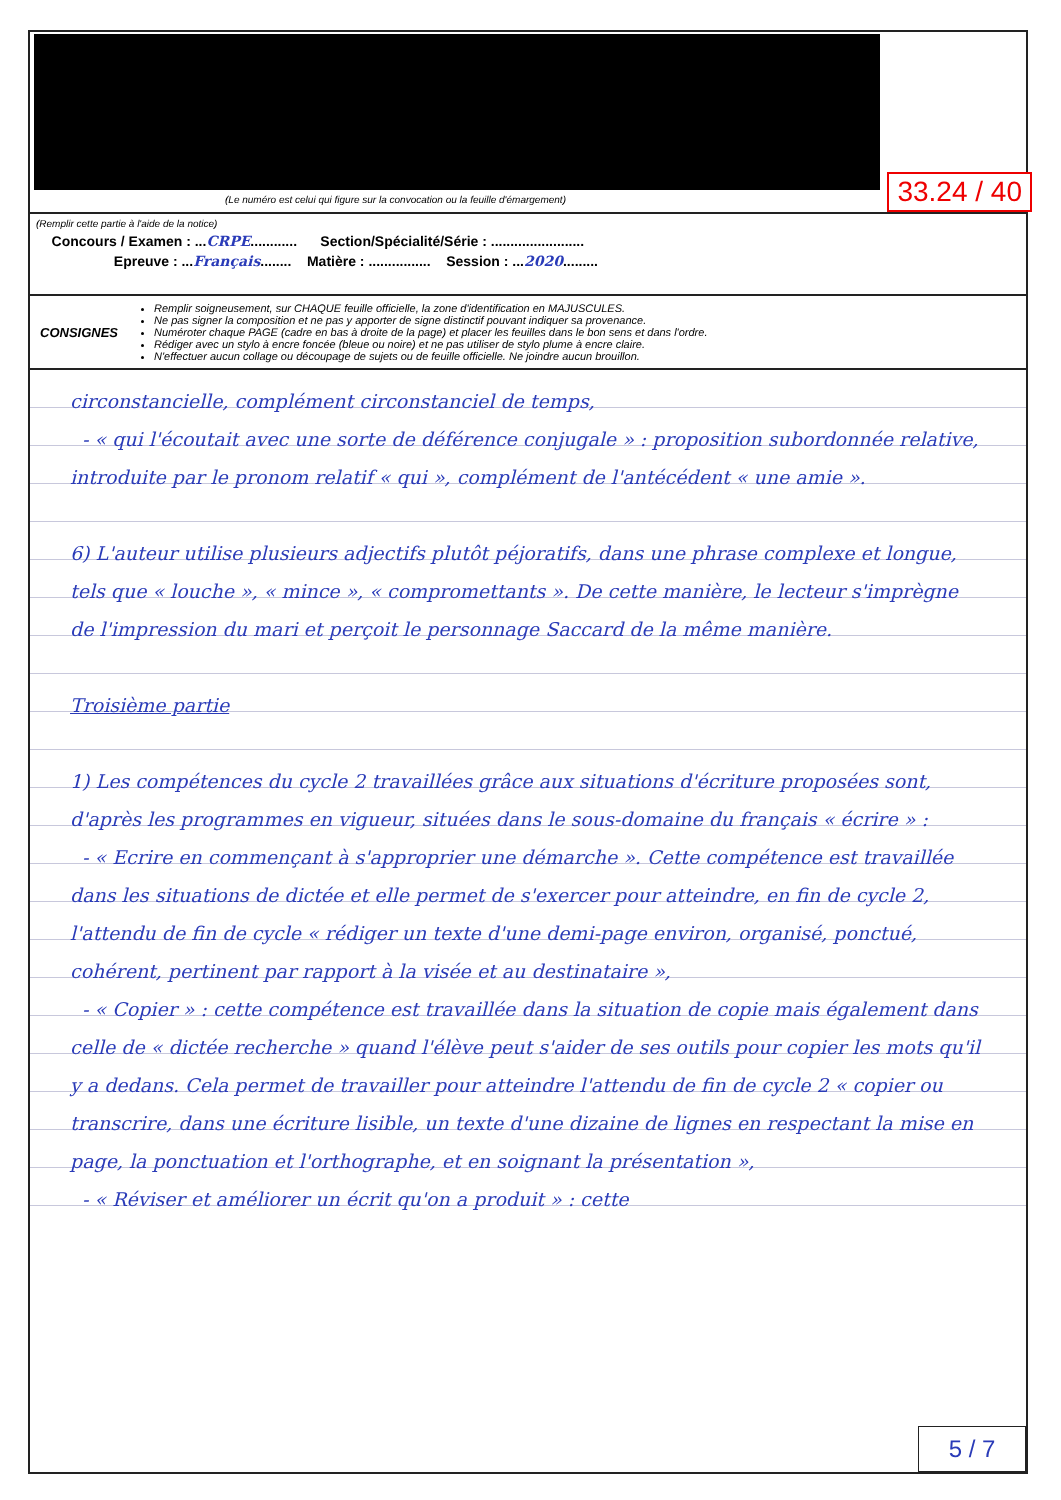33.24 / 40
(Le numéro est celui qui figure sur la convocation ou la feuille d'émargement)
(Remplir cette partie à l'aide de la notice)
Concours / Examen : ...CRPE............ Section/Spécialité/Série : ........................
Epreuve : ...Français........ Matière : ................ Session : ...2020.........
CONSIGNES
Remplir soigneusement, sur CHAQUE feuille officielle, la zone d'identification en MAJUSCULES.
Ne pas signer la composition et ne pas y apporter de signe distinctif pouvant indiquer sa provenance.
Numéroter chaque PAGE (cadre en bas à droite de la page) et placer les feuilles dans le bon sens et dans l'ordre.
Rédiger avec un stylo à encre foncée (bleue ou noire) et ne pas utiliser de stylo plume à encre claire.
N'effectuer aucun collage ou découpage de sujets ou de feuille officielle. Ne joindre aucun brouillon.
circonstancielle, complément circonstanciel de temps,
- « qui l'écoutait avec une sorte de déférence conjugale » : proposition subordonnée relative, introduite par le pronom relatif « qui », complément de l'antécédent « une amie ».
6) L'auteur utilise plusieurs adjectifs plutôt péjoratifs, dans une phrase complexe et longue, tels que « louche », « mince », « compromettants ». De cette manière, le lecteur s'imprègne de l'impression du mari et perçoit le personnage Saccard de la même manière.
Troisième partie
1) Les compétences du cycle 2 travaillées grâce aux situations d'écriture proposées sont, d'après les programmes en vigueur, situées dans le sous-domaine du français « écrire » :
- « Ecrire en commençant à s'approprier une démarche ». Cette compétence est travaillée dans les situations de dictée et elle permet de s'exercer pour atteindre, en fin de cycle 2, l'attendu de fin de cycle « rédiger un texte d'une demi-page environ, organisé, ponctué, cohérent, pertinent par rapport à la visée et au destinataire »,
- « Copier » : cette compétence est travaillée dans la situation de copie mais également dans celle de « dictée recherche » quand l'élève peut s'aider de ses outils pour copier les mots qu'il y a dedans. Cela permet de travailler pour atteindre l'attendu de fin de cycle 2 « copier ou transcrire, dans une écriture lisible, un texte d'une dizaine de lignes en respectant la mise en page, la ponctuation et l'orthographe, et en soignant la présentation »,
- « Réviser et améliorer un écrit qu'on a produit » : cette
5 / 7